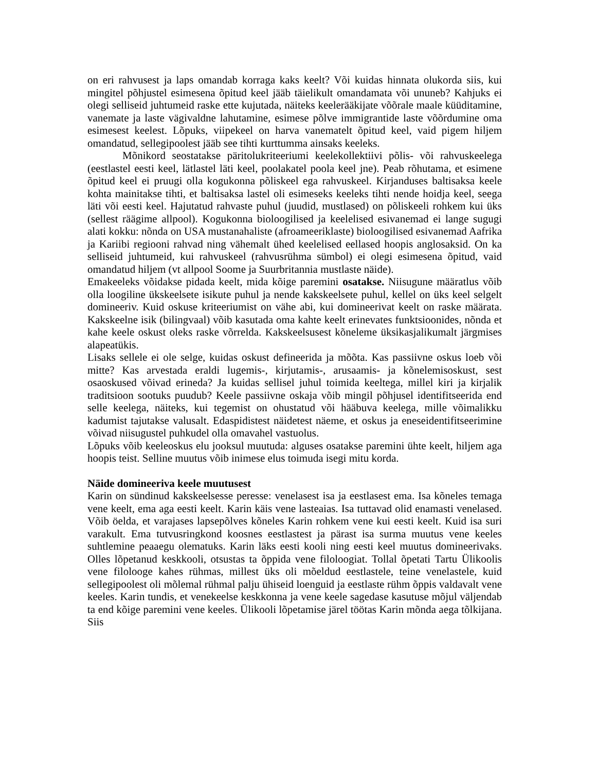on eri rahvusest ja laps omandab korraga kaks keelt? Või kuidas hinnata olukorda siis, kui mingitel põhjustel esimesena õpitud keel jääb täielikult omandamata või ununeb? Kahjuks ei olegi selliseid juhtumeid raske ette kujutada, näiteks keelerääkijate võõrale maale küüditamine, vanemate ja laste vägivaldne lahutamine, esimese põlve immigrantide laste võõrdumine oma esimesest keelest. Lõpuks, viipekeel on harva vanematelt õpitud keel, vaid pigem hiljem omandatud, sellegipoolest jääb see tihti kurttumma ainsaks keeleks.
Mõnikord seostatakse päritolukriteeriumi keelekollektiivi põlis- või rahvuskeelega (eestlastel eesti keel, lätlastel läti keel, poolakatel poola keel jne). Peab rõhutama, et esimene õpitud keel ei pruugi olla kogukonna põliskeel ega rahvuskeel. Kirjanduses baltisaksa keele kohta mainitakse tihti, et baltisaksa lastel oli esimeseks keeleks tihti nende hoidja keel, seega läti või eesti keel. Hajutatud rahvaste puhul (juudid, mustlased) on põliskeeli rohkem kui üks (sellest räägime allpool). Kogukonna bioloogilised ja keelelised esivanemad ei lange sugugi alati kokku: nõnda on USA mustanahaliste (afroameeriklaste) bioloogilised esivanemad Aafrika ja Kariibi regiooni rahvad ning vähemalt ühed keelelised eellased hoopis anglosaksid. On ka selliseid juhtumeid, kui rahvuskeel (rahvusrühma sümbol) ei olegi esimesena õpitud, vaid omandatud hiljem (vt allpool Soome ja Suurbritannia mustlaste näide).
Emakeeleks võidakse pidada keelt, mida kõige paremini osatakse. Niisugune määratlus võib olla loogiline ükskeelsete isikute puhul ja nende kakskeelsete puhul, kellel on üks keel selgelt domineeriv. Kuid oskuse kriteeriumist on vähe abi, kui domineerivat keelt on raske määrata. Kakskeelne isik (bilingvaal) võib kasutada oma kahte keelt erinevates funktsioonides, nõnda et kahe keele oskust oleks raske võrrelda. Kakskeelsusest kõneleme üksikasjalikumalt järgmises alapeatükis.
Lisaks sellele ei ole selge, kuidas oskust defineerida ja mõõta. Kas passiivne oskus loeb või mitte? Kas arvestada eraldi lugemis-, kirjutamis-, arusaamis- ja kõnelemisoskust, sest osaoskused võivad erineda? Ja kuidas sellisel juhul toimida keeltega, millel kiri ja kirjalik traditsioon sootuks puudub? Keele passiivne oskaja võib mingil põhjusel identifitseerida end selle keelega, näiteks, kui tegemist on ohustatud või hääbuva keelega, mille võimalikku kadumist tajutakse valusalt. Edaspidistest näidetest näeme, et oskus ja eneseidentifitseerimine võivad niisugustel puhkudel olla omavahel vastuolus.
Lõpuks võib keeleoskus elu jooksul muutuda: alguses osatakse paremini ühte keelt, hiljem aga hoopis teist. Selline muutus võib inimese elus toimuda isegi mitu korda.
Näide domineeriva keele muutusest
Karin on sündinud kakskeelsesse peresse: venelasest isa ja eestlasest ema. Isa kõneles temaga vene keelt, ema aga eesti keelt. Karin käis vene lasteaias. Isa tuttavad olid enamasti venelased. Võib öelda, et varajases lapsepõlves kõneles Karin rohkem vene kui eesti keelt. Kuid isa suri varakult. Ema tutvusringkond koosnes eestlastest ja pärast isa surma muutus vene keeles suhtlemine peaaegu olematuks. Karin läks eesti kooli ning eesti keel muutus domineerivaks. Olles lõpetanud keskkooli, otsustas ta õppida vene filoloogiat. Tollal õpetati Tartu Ülikoolis vene filolooge kahes rühmas, millest üks oli mõeldud eestlastele, teine venelastele, kuid sellegipoolest oli mõlemal rühmal palju ühiseid loenguid ja eestlaste rühm õppis valdavalt vene keeles. Karin tundis, et venekeelse keskkonna ja vene keele sagedase kasutuse mõjul väljendab ta end kõige paremini vene keeles. Ülikooli lõpetamise järel töötas Karin mõnda aega tõlkijana. Siis